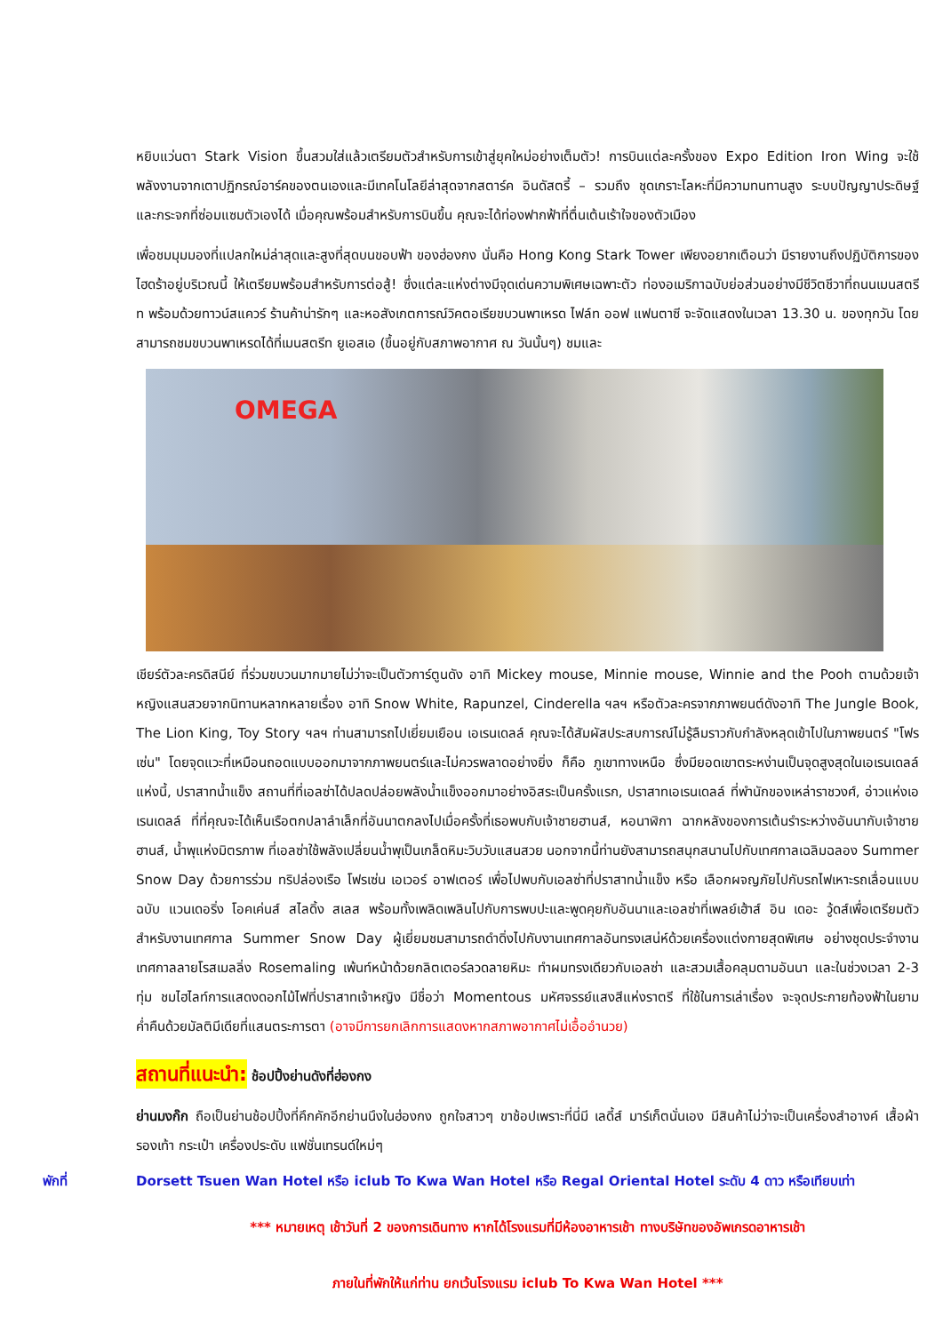หยิบแว่นตา Stark Vision ขึ้นสวมใส่แล้วเตรียมตัวสำหรับการเข้าสู่ยุคใหม่อย่างเต็มตัว! การบินแต่ละครั้งของ Expo Edition Iron Wing จะใช้พลังงานจากเตาปฏิกรณ์อาร์คของตนเองและมีเทคโนโลยีล่าสุดจากสตาร์ค อินดัสตรี้ – รวมถึง ชุดเกราะโลหะที่มีความทนทานสูง ระบบปัญญาประดิษฐ์ และกระจกที่ซ่อมแซมตัวเองได้ เมื่อคุณพร้อมสำหรับการบินขึ้น คุณจะได้ท่องฟากฟ้าที่ตื่นเต้นเร้าใจของตัวเมือง
เพื่อชมมุมมองที่แปลกใหม่ล่าสุดและสูงที่สุดบนขอบฟ้า ของฮ่องกง นั่นคือ Hong Kong Stark Tower เพียงอยากเตือนว่า มีรายงานถึงปฏิบัติการของไฮดร้าอยู่บริเวณนี้ ให้เตรียมพร้อมสำหรับการต่อสู้! ซึ่งแต่ละแห่งต่างมีจุดเด่นความพิเศษเฉพาะตัว ท่องอเมริกาฉบับย่อส่วนอย่างมีชีวิตชีวาที่ถนนเมนสตรีท พร้อมด้วยทาวน์สแควร์ ร้านค้าน่ารักๆ และหอสังเกตการณ์วิคตอเรียขบวนพาเหรด ไฟล์ท ออฟ แฟนตาซี จะจัดแสดงในเวลา 13.30 น. ของทุกวัน โดยสามารถชมขบวนพาเหรดได้ที่เมนสตรีท ยูเอสเอ (ขึ้นอยู่กับสภาพอากาศ ณ วันนั้นๆ) ชมและ
OMEGA
เชียร์ตัวละครดิสนีย์ ที่ร่วมขบวนมากมายไม่ว่าจะเป็นตัวการ์ตูนดัง อาทิ Mickey mouse, Minnie mouse, Winnie and the Pooh ตามด้วยเจ้าหญิงแสนสวยจากนิทานหลากหลายเรื่อง อาทิ Snow White, Rapunzel, Cinderella ฯลฯ หรือตัวละครจากภาพยนต์ดังอาทิ The Jungle Book, The Lion King, Toy Story ฯลฯ ท่านสามารถไปเยี่ยมเยือน เอเรนเดลล์ คุณจะได้สัมผัสประสบการณ์ไม่รู้ลืมราวกับกำลังหลุดเข้าไปในภาพยนตร์ "โฟรเซ่น" โดยจุดแวะที่เหมือนถอดแบบออกมาจากภาพยนตร์และไม่ควรพลาดอย่างยิ่ง ก็คือ ภูเขาทางเหนือ ซึ่งมียอดเขาตระหง่านเป็นจุดสูงสุดในเอเรนเดลล์แห่งนี้, ปราสาทน้ำแข็ง สถานที่ที่เอลซ่าได้ปลดปล่อยพลังน้ำแข็งออกมาอย่างอิสระเป็นครั้งแรก, ปราสาทเอเรนเดลล์ ที่พำนักของเหล่าราชวงศ์, อ่าวแห่งเอเรนเดลล์ ที่ที่คุณจะได้เห็นเรือตกปลาลำเล็กที่อันนาตกลงไปเมื่อครั้งที่เธอพบกับเจ้าชายฮานส์, หอนาฬิกา ฉากหลังของการเต้นรำระหว่างอันนากับเจ้าชายฮานส์, น้ำพุแห่งมิตรภาพ ที่เอลซ่าใช้พลังเปลี่ยนน้ำพุเป็นเกล็ดหิมะวิบวับแสนสวย นอกจากนี้ท่านยังสามารถสนุกสนานไปกับเทศกาลเฉลิมฉลอง Summer Snow Day ด้วยการร่วม ทริปล่องเรือ โฟรเซ่น เอเวอร์ อาฟเตอร์ เพื่อไปพบกับเอลซ่าที่ปราสาทน้ำแข็ง หรือ เลือกผจญภัยไปกับรถไฟเหาะรถเลื่อนแบบฉบับ แวนเดอริ่ง โอคเค่นส์ สไลดิ้ง สเลส พร้อมทั้งเพลิดเพลินไปกับการพบปะและพูดคุยกับอันนาและเอลซ่าที่เพลย์เฮ้าส์ อิน เดอะ วู้ดส์เพื่อเตรียมตัวสำหรับงานเทศกาล Summer Snow Day ผู้เยี่ยมชมสามารถดำดิ่งไปกับงานเทศกาลอันทรงเสน่ห์ด้วยเครื่องแต่งกายสุดพิเศษ อย่างชุดประจำงานเทศกาลลายโรสเมลลิ่ง Rosemaling เพ้นท์หน้าด้วยกลิตเตอร์ลวดลายหิมะ ทำผมทรงเดียวกับเอลซ่า และสวมเสื้อคลุมตามอันนา และในช่วงเวลา 2-3 ทุ่ม ชมไฮไลท์การแสดงดอกไม้ไฟที่ปราสาทเจ้าหญิง มีชื่อว่า Momentous มหัศจรรย์แสงสีแห่งราตรี ที่ใช้ในการเล่าเรื่อง จะจุดประกายท้องฟ้าในยามค่ำคืนด้วยมัลติมีเดียที่แสนตระการตา (อาจมีการยกเลิกการแสดงหากสภาพอากาศไม่เอื้ออำนวย)
สถานที่แนะนำ: ช้อปปิ้งย่านดังที่ฮ่องกง
ย่านมงก๊ก ถือเป็นย่านช้อปปิ้งที่คึกคักอีกย่านนึงในฮ่องกง ถูกใจสาวๆ ขาช้อปเพราะที่นี่มี เลดี้ส์ มาร์เก็ตนั่นเอง มีสินค้าไม่ว่าจะเป็นเครื่องสำอางค์ เสื้อผ้า รองเท้า กระเป๋า เครื่องประดับ แฟชั่นเทรนด์ใหม่ๆ
พักที่ Dorsett Tsuen Wan Hotel หรือ iclub To Kwa Wan Hotel หรือ Regal Oriental Hotel ระดับ 4 ดาว หรือเทียบเท่า
*** หมายเหตุ เช้าวันที่ 2 ของการเดินทาง หากได้โรงแรมที่มีห้องอาหารเช้า ทางบริษัทของอัพเกรดอาหารเช้า
ภายในที่พักให้แก่ท่าน ยกเว้นโรงแรม iclub To Kwa Wan Hotel ***